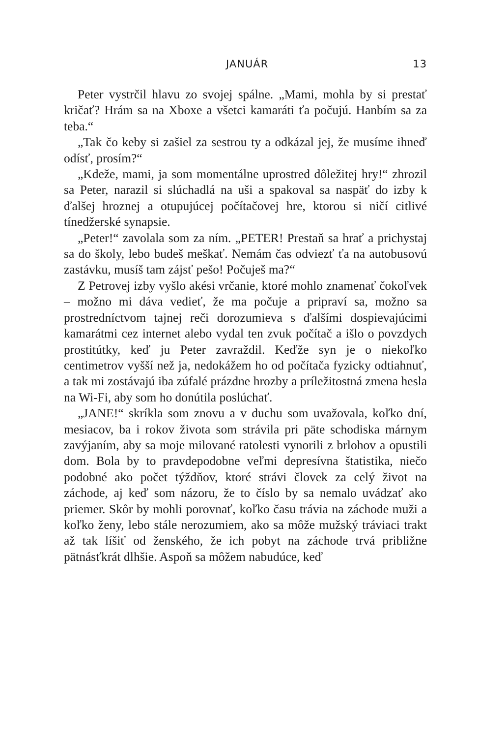JANUÁR 13
Peter vystrčil hlavu zo svojej spálne. „Mami, mohla by si prestať kričať? Hrám sa na Xboxe a všetci kamaráti ťa počujú. Hanbím sa za teba.“
„Tak čo keby si zašiel za sestrou ty a odkázal jej, že musíme ihneď odísť, prosím?“
„Kdeže, mami, ja som momentálne uprostred dôležitej hry!“ zhrozil sa Peter, narazil si slúchadlá na uši a spakoval sa naspäť do izby k ďalšej hroznej a otupujúcej počítačovej hre, ktorou si ničí citlivé tínedžerské synapsie.
„Peter!“ zavolala som za ním. „PETER! Prestaň sa hrať a prichystaj sa do školy, lebo budeš meškať. Nemám čas odviezť ťa na autobusovú zastávku, musíš tam zájsť pešo! Počuješ ma?“
Z Petrovej izby vyšlo akési vrčanie, ktoré mohlo znamenať čokoľvek – možno mi dáva vedieť, že ma počuje a pripraví sa, možno sa prostredníctvom tajnej reči dorozumieva s ďalšími dospievajúcimi kamarátmi cez internet alebo vydal ten zvuk počítač a išlo o povzdych prostitútky, keď ju Peter zavraždil. Keďže syn je o niekoľko centimetrov vyšší než ja, nedokážem ho od počítača fyzicky odtiahnuť, a tak mi zostávajú iba zúfalé prázdne hrozby a príležitostná zmena hesla na Wi-Fi, aby som ho donútila poslúchať.
„JANE!“ skríkla som znovu a v duchu som uvažovala, koľko dní, mesiacov, ba i rokov života som strávila pri päte schodiska márnym zavýjaním, aby sa moje milované ratolesti vynorili z brlohov a opustili dom. Bola by to pravdepodobne veľmi depresívna štatistika, niečo podobné ako počet týždňov, ktoré strávi človek za celý život na záchode, aj keď som názoru, že to číslo by sa nemalo uvádzať ako priemer. Skôr by mohli porovnať, koľko času trávia na záchode muži a koľko ženy, lebo stále nerozumiem, ako sa môže mužský tráviaci trakt až tak líšiť od ženského, že ich pobyt na záchode trvá približne pätnásťkrát dlhšie. Aspoň sa môžem nabudúce, keď